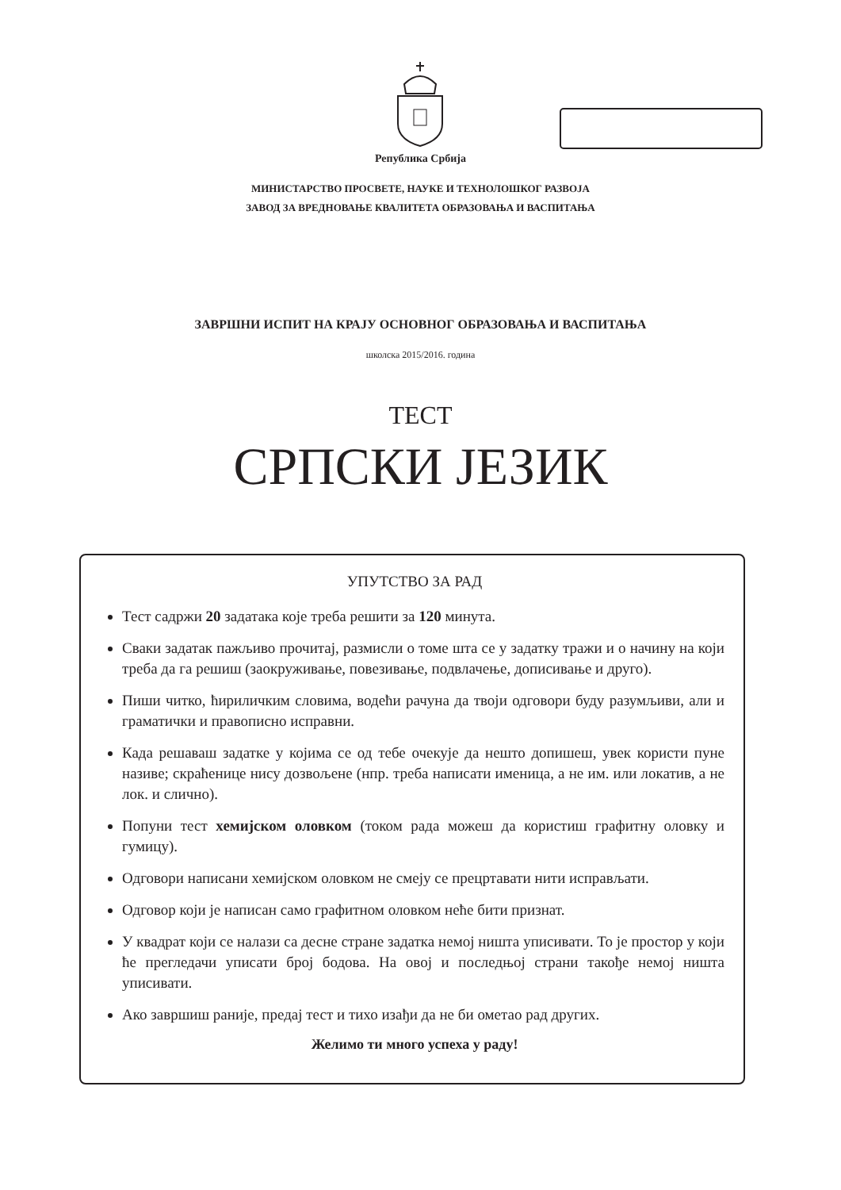Република Србија
МИНИСТАРСТВО ПРОСВЕТЕ, НАУКЕ И ТЕХНОЛОШКОГ РАЗВОЈА
ЗАВОД ЗА ВРЕДНОВАЊЕ КВАЛИТЕТА ОБРАЗОВАЊА И ВАСПИТАЊА
ЗАВРШНИ ИСПИТ НА КРАЈУ ОСНОВНОГ ОБРАЗОВАЊА И ВАСПИТАЊА
школска 2015/2016. година
ТЕСТ
СРПСКИ ЈЕЗИК
УПУТСТВО ЗА РАД
Тест садржи 20 задатака које треба решити за 120 минута.
Сваки задатак пажљиво прочитај, размисли о томе шта се у задатку тражи и о начину на који треба да га решиш (заокруживање, повезивање, подвлачење, дописивање и друго).
Пиши читко, ћириличким словима, водећи рачуна да твоји одговори буду разумљиви, али и граматички и правописно исправни.
Када решаваш задатке у којима се од тебе очекује да нешто допишеш, увек користи пуне називе; скраћенице нису дозвољене (нпр. треба написати именица, а не им. или локатив, а не лок. и слично).
Попуни тест хемијском оловком (током рада можеш да користиш графитну оловку и гумицу).
Одговори написани хемијском оловком не смеју се прецртавати нити исправљати.
Одговор који је написан само графитном оловком неће бити признат.
У квадрат који се налази са десне стране задатка немој ништа уписивати. То је простор у који ће прегледачи уписати број бодова. На овој и последњој страни такође немој ништа уписивати.
Ако завршиш раније, предај тест и тихо изађи да не би ометао рад других.
Желимо ти много успеха у раду!